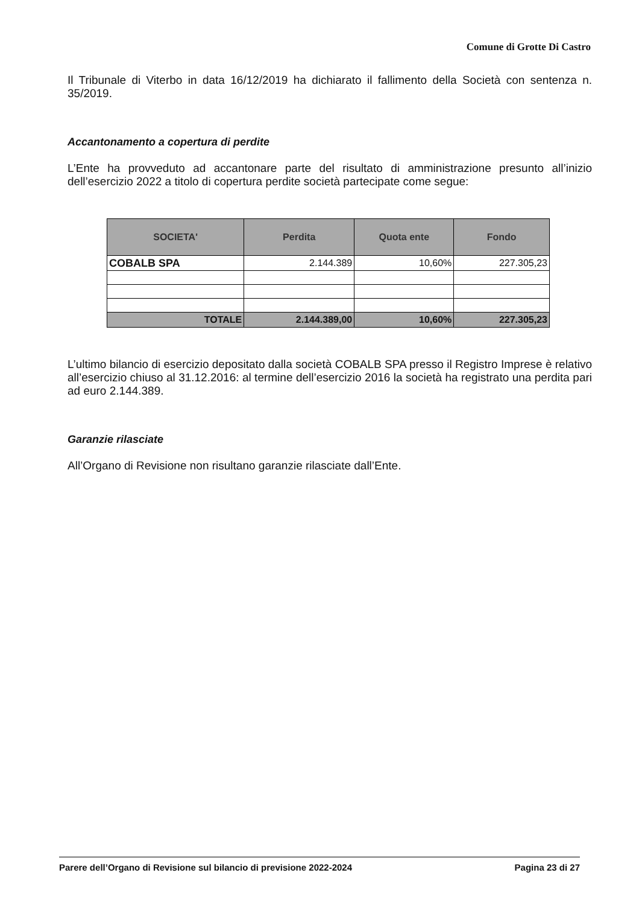Comune di Grotte Di Castro
Il Tribunale di Viterbo in data 16/12/2019 ha dichiarato il fallimento della Società con sentenza n. 35/2019.
Accantonamento a copertura di perdite
L’Ente ha provveduto ad accantonare parte del risultato di amministrazione presunto all’inizio dell’esercizio 2022 a titolo di copertura perdite società partecipate come segue:
| SOCIETA' | Perdita | Quota ente | Fondo |
| --- | --- | --- | --- |
| COBALB SPA | 2.144.389 | 10,60% | 227.305,23 |
| TOTALE | 2.144.389,00 | 10,60% | 227.305,23 |
L’ultimo bilancio di esercizio depositato dalla società COBALB SPA presso il Registro Imprese è relativo all’esercizio chiuso al 31.12.2016: al termine dell’esercizio 2016 la società ha registrato una perdita pari ad euro 2.144.389.
Garanzie rilasciate
All’Organo di Revisione non risultano garanzie rilasciate dall’Ente.
Parere dell’Organo di Revisione sul bilancio di previsione 2022-2024 Pagina 23 di 27